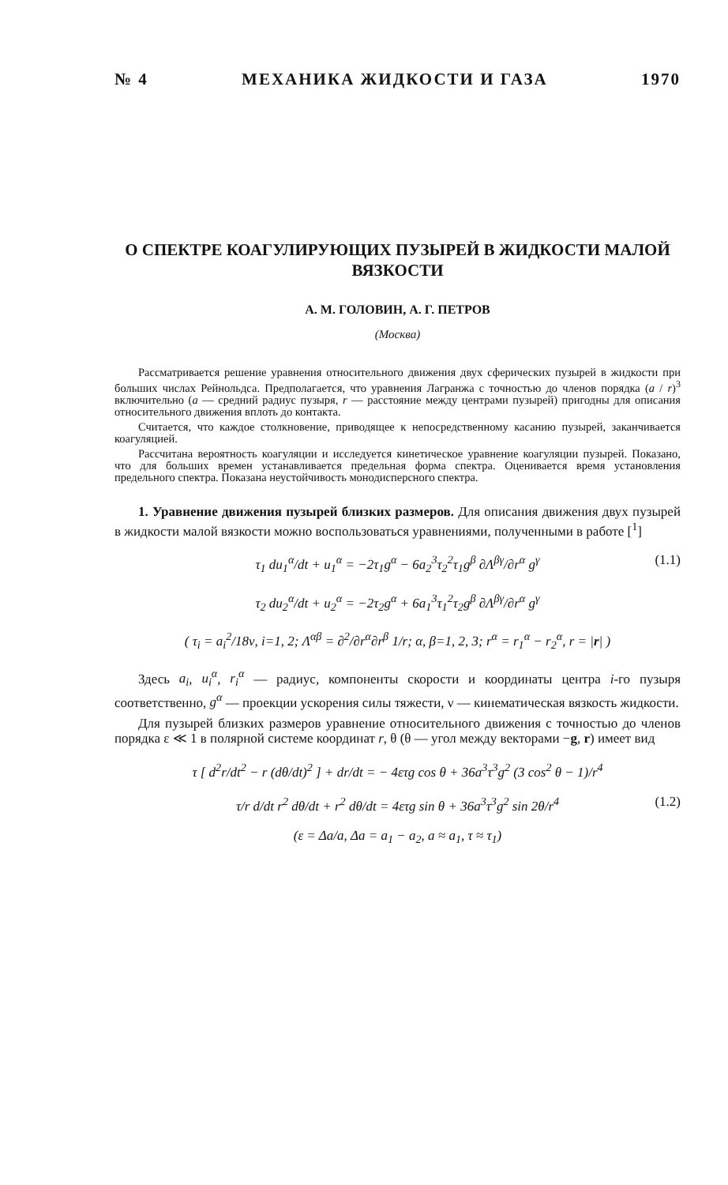№ 4 МЕХАНИКА ЖИДКОСТИ И ГАЗА 1970
О СПЕКТРЕ КОАГУЛИРУЮЩИХ ПУЗЫРЕЙ В ЖИДКОСТИ МАЛОЙ ВЯЗКОСТИ
А. М. ГОЛОВИН, А. Г. ПЕТРОВ
(Москва)
Рассматривается решение уравнения относительного движения двух сферических пузырей в жидкости при больших числах Рейнольдса. Предполагается, что уравнения Лагранжа с точностью до членов порядка (a / r)<sup>3</sup> включительно (a — средний радиус пузыря, r — расстояние между центрами пузырей) пригодны для описания относительного движения вплоть до контакта.
Считается, что каждое столкновение, приводящее к непосредственному касанию пузырей, заканчивается коагуляцией.
Рассчитана вероятность коагуляции и исследуется кинетическое уравнение коагуляции пузырей. Показано, что для больших времен устанавливается предельная форма спектра. Оценивается время установления предельного спектра. Показана неустойчивость монодисперсного спектра.
1. Уравнение движения пузырей близких размеров. Для описания движения двух пузырей в жидкости малой вязкости можно воспользоваться уравнениями, полученными в работе [<sup>1</sup>]
τ<sub>1</sub> du<sub>1</sub><sup>α</sup>/dt + u<sub>1</sub><sup>α</sup> = −2τ<sub>1</sub>g<sup>α</sup> − 6a<sub>2</sub><sup>3</sup>τ<sub>2</sub><sup>2</sup>τ<sub>1</sub>g<sup>β</sup> ∂Λ<sup>βγ</sup>/∂r<sup>α</sup> g<sup>γ</sup> (1.1)
τ<sub>2</sub> du<sub>2</sub><sup>α</sup>/dt + u<sub>2</sub><sup>α</sup> = −2τ<sub>2</sub>g<sup>α</sup> + 6a<sub>1</sub><sup>3</sup>τ<sub>1</sub><sup>2</sup>τ<sub>2</sub>g<sup>β</sup> ∂Λ<sup>βγ</sup>/∂r<sup>α</sup> g<sup>γ</sup>
( τ<sub>i</sub> = a<sub>i</sub><sup>2</sup>/18ν, i=1, 2; Λ<sup>αβ</sup> = ∂<sup>2</sup>/∂r<sup>α</sup>∂r<sup>β</sup> 1/r; α, β=1, 2, 3; r<sup>α</sup> = r<sub>1</sub><sup>α</sup> − r<sub>2</sub><sup>α</sup>, r = |r| )
Здесь a<sub>i</sub>, u<sub>i</sub><sup>α</sup>, r<sub>i</sub><sup>α</sup> — радиус, компоненты скорости и координаты центра i-го пузыря соответственно, g<sup>α</sup> — проекции ускорения силы тяжести, ν — кинематическая вязкость жидкости.
Для пузырей близких размеров уравнение относительного движения с точностью до членов порядка ε ≪ 1 в полярной системе координат r, θ (θ — угол между векторами −g, r) имеет вид
τ [ d<sup>2</sup>r/dt<sup>2</sup> − r (dθ/dt)<sup>2</sup> ] + dr/dt = − 4ετg cos θ + 36a<sup>3</sup>τ<sup>3</sup>g<sup>2</sup> (3 cos<sup>2</sup> θ − 1)/r<sup>4</sup>
τ/r d/dt r<sup>2</sup> dθ/dt + r<sup>2</sup> dθ/dt = 4ετg sin θ + 36a<sup>3</sup>τ<sup>3</sup>g<sup>2</sup> sin 2θ/r<sup>4</sup> (1.2)
(ε = Δa/a, Δa = a<sub>1</sub> − a<sub>2</sub>, a ≈ a<sub>1</sub>, τ ≈ τ<sub>1</sub>)